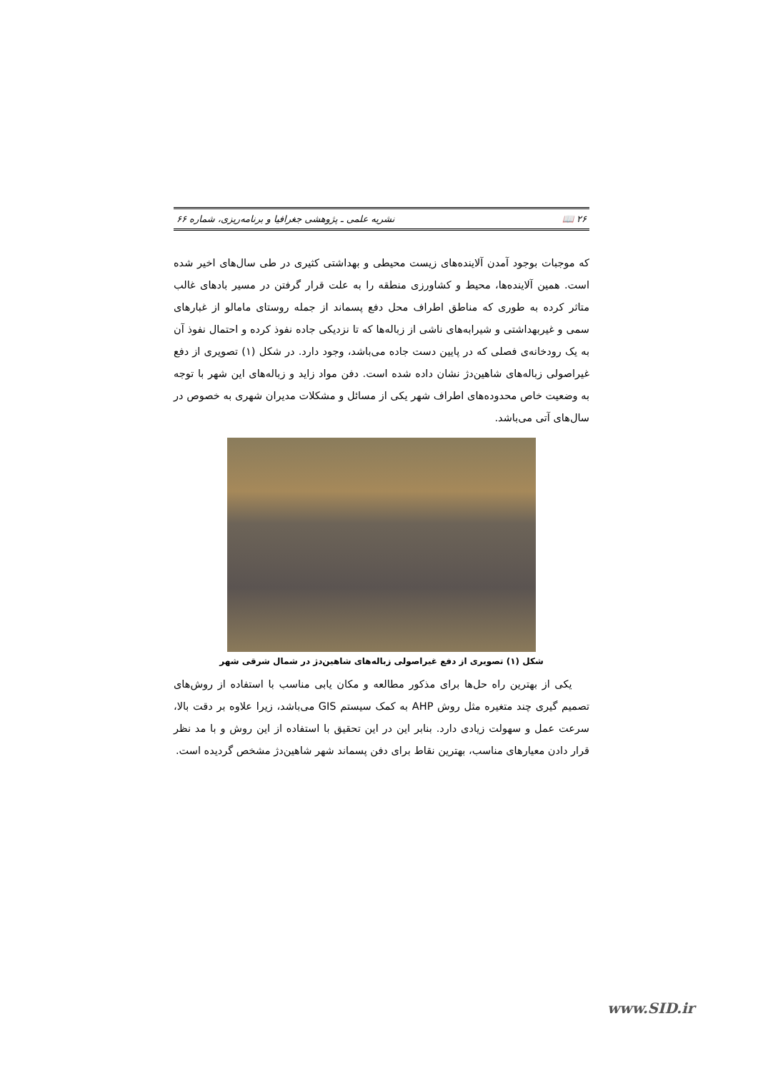۲۶ 📖 نشریه علمی ـ پژوهشی جغرافیا و برنامه‌ریزی، شماره ۶۶
که موجبات بوجود آمدن آلاینده‌های زیست محیطی و بهداشتی کثیری در طی سال‌های اخیر شده است. همین آلاینده‌ها، محیط و کشاورزی منطقه را به علت قرار گرفتن در مسیر بادهای غالب متاثر کرده به طوری که مناطق اطراف محل دفع پسماند از جمله روستای مامالو از غبارهای سمی و غیربهداشتی و شیرابه‌های ناشی از زباله‌ها که تا نزدیکی جاده نفوذ کرده و احتمال نفوذ آن به یک رودخانه‌ی فصلی که در پایین دست جاده می‌باشد، وجود دارد. در شکل (۱) تصویری از دفع غیراصولی زباله‌های شاهین‌دژ نشان داده شده است. دفن مواد زاید و زباله‌های این شهر با توجه به وضعیت خاص محدوده‌های اطراف شهر یکی از مسائل و مشکلات مدیران شهری به خصوص در سال‌های آتی می‌باشد.
شکل (۱) تصویری از دفع غیراصولی زباله‌های شاهین‌دژ در شمال شرقی شهر
یکی از بهترین راه حل‌ها برای مذکور مطالعه و مکان یابی مناسب با استفاده از روش‌های تصمیم گیری چند متغیره مثل روش AHP به کمک سیستم GIS می‌باشد، زیرا علاوه بر دقت بالا، سرعت عمل و سهولت زیادی دارد. بنابر این در این تحقیق با استفاده از این روش و با مد نظر قرار دادن معیارهای مناسب، بهترین نقاط برای دفن پسماند شهر شاهین‌دژ مشخص گردیده است.
www.SID.ir